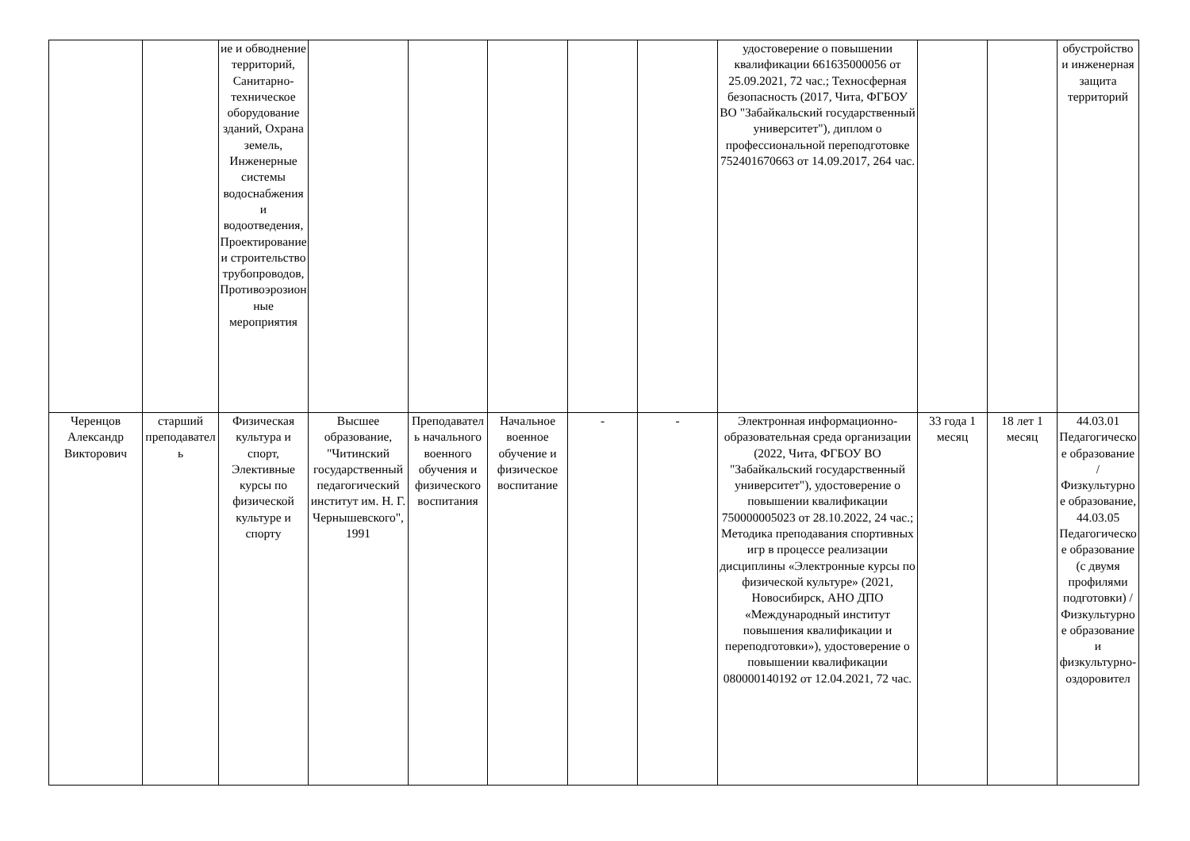| | | ие и обводнение территорий, Санитарно-техническое оборудование зданий, Охрана земель, Инженерные системы водоснабжения и водоотведения, Проектирование и строительство трубопроводов, Противоэрозионные мероприятия | | | | | | удостоверение о повышении квалификации 661635000056 от 25.09.2021, 72 час.; Техносферная безопасность (2017, Чита, ФГБОУ ВО "Забайкальский государственный университет"), диплом о профессиональной переподготовке 752401670663 от 14.09.2017, 264 час. | | | обустройство и инженерная защита территорий |
| Черенцов Александр Викторович | старший преподаватель | Физическая культура и спорт, Элективные курсы по физической культуре и спорту | Высшее образование, "Читинский государственный педагогический институт им. Н. Г. Чернышевского", 1991 | Преподаватель начального военного обучения и физического воспитания | Начальное военное обучение и физическое воспитание | - | - | Электронная информационно-образовательная среда организации (2022, Чита, ФГБОУ ВО "Забайкальский государственный университет"), удостоверение о повышении квалификации 750000005023 от 28.10.2022, 24 час.; Методика преподавания спортивных игр в процессе реализации дисциплины «Электронные курсы по физической культуре» (2021, Новосибирск, АНО ДПО «Международный институт повышения квалификации и переподготовки»), удостоверение о повышении квалификации 080000140192 от 12.04.2021, 72 час. | 33 года 1 месяц | 18 лет 1 месяц | 44.03.01 Педагогическое образование / Физкультурное образование, 44.03.05 Педагогическое образование (с двумя профилями подготовки) / Физкультурное образование и физкультурно-оздоровител |